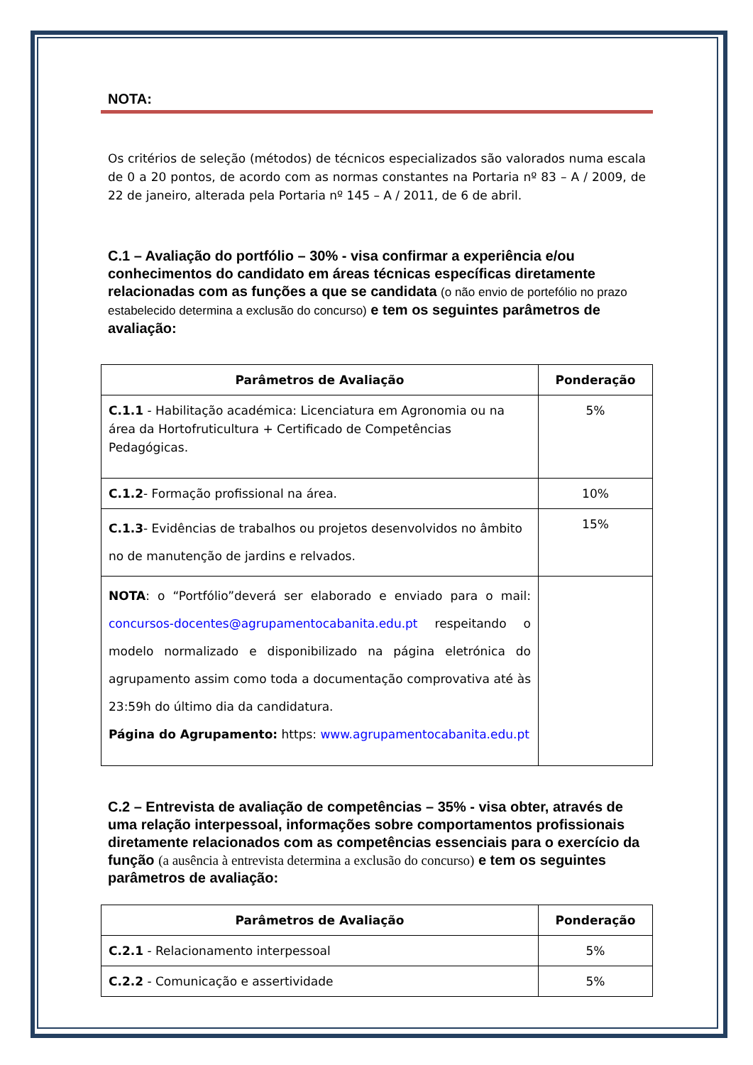NOTA:
Os critérios de seleção (métodos) de técnicos especializados são valorados numa escala de 0 a 20 pontos, de acordo com as normas constantes na Portaria nº 83 – A / 2009, de 22 de janeiro, alterada pela Portaria nº 145 – A / 2011, de 6 de abril.
C.1 – Avaliação do portfólio – 30% - visa confirmar a experiência e/ou conhecimentos do candidato em áreas técnicas específicas diretamente relacionadas com as funções a que se candidata (o não envio de portefólio no prazo estabelecido determina a exclusão do concurso) e tem os seguintes parâmetros de avaliação:
| Parâmetros de Avaliação | Ponderação |
| --- | --- |
| C.1.1 - Habilitação académica: Licenciatura em Agronomia ou na área da Hortofruticultura + Certificado de Competências Pedagógicas. | 5% |
| C.1.2 - Formação profissional na área. | 10% |
| C.1.3 - Evidências de trabalhos ou projetos desenvolvidos no âmbito no de manutenção de jardins e relvados. | 15% |
| NOTA : o “Portfólio”deverá ser elaborado e enviado para o mail: concursos-docentes@agrupamentocabanita.edu.pt respeitando o modelo normalizado e disponibilizado na página eletrónica do agrupamento assim como toda a documentação comprovativa até às 23:59h do último dia da candidatura. Página do Agrupamento: https: www.agrupamentocabanita.edu.pt | |
C.2 – Entrevista de avaliação de competências – 35% - visa obter, através de uma relação interpessoal, informações sobre comportamentos profissionais diretamente relacionados com as competências essenciais para o exercício da função (a ausência à entrevista determina a exclusão do concurso) e tem os seguintes parâmetros de avaliação:
| Parâmetros de Avaliação | Ponderação |
| --- | --- |
| C.2.1 - Relacionamento interpessoal | 5% |
| C.2.2 - Comunicação e assertividade | 5% |